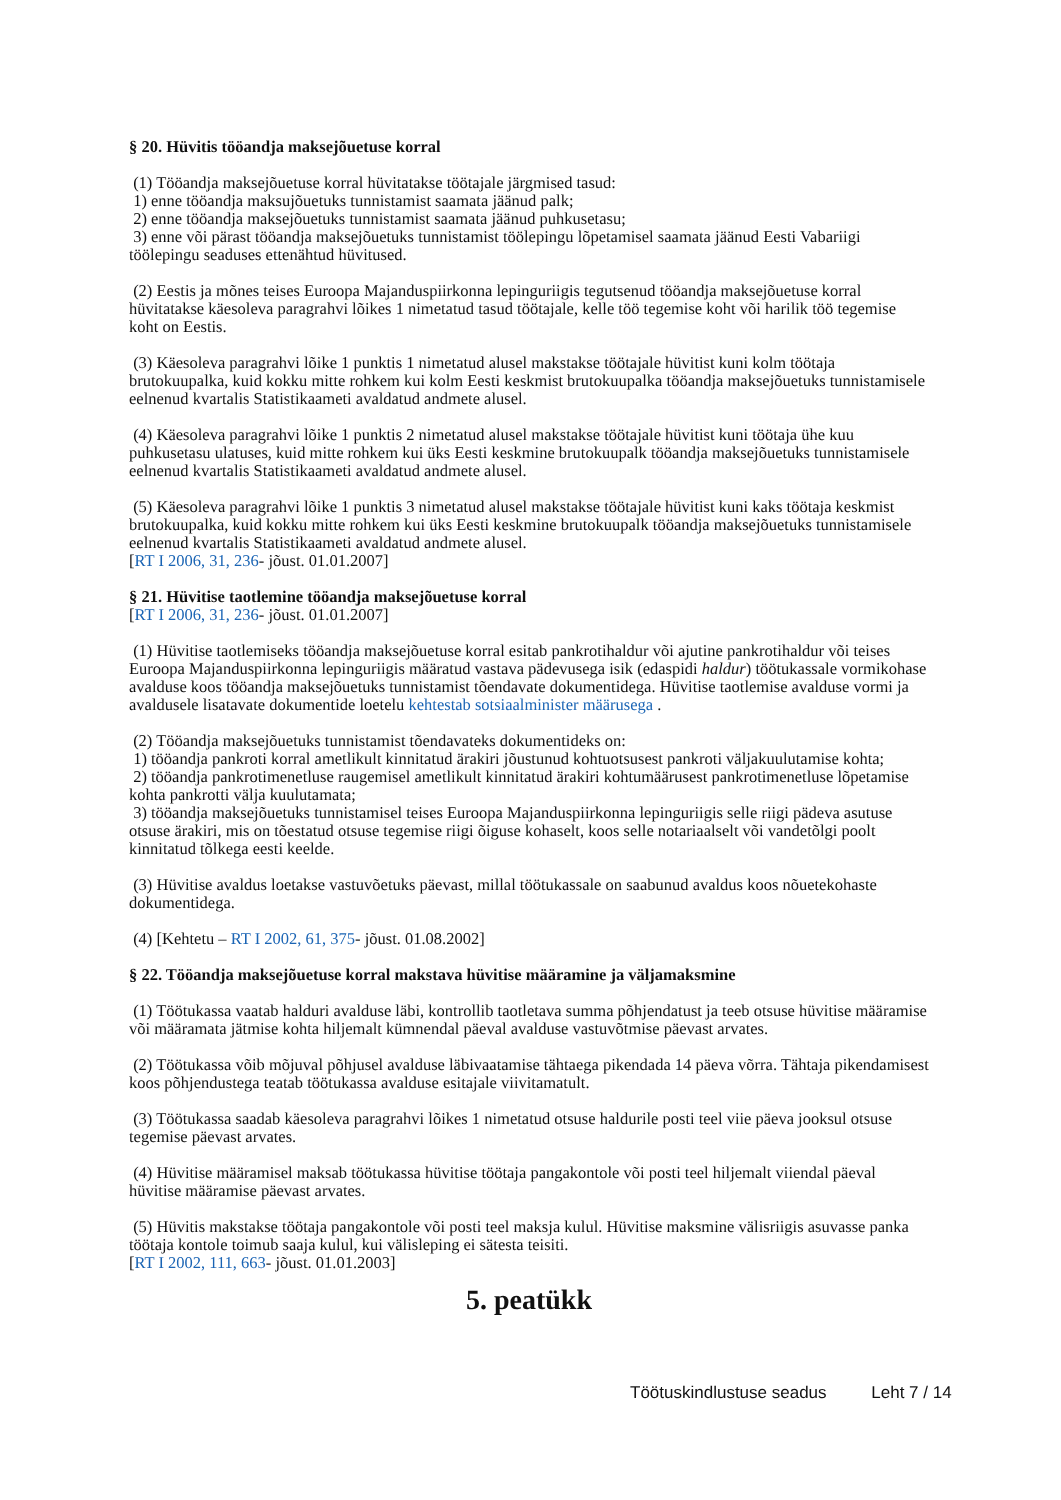§ 20. Hüvitis tööandja maksejõuetuse korral
(1) Tööandja maksejõuetuse korral hüvitatakse töötajale järgmised tasud:
1) enne tööandja maksujõuetuks tunnistamist saamata jäänud palk;
2) enne tööandja maksejõuetuks tunnistamist saamata jäänud puhkusetasu;
3) enne või pärast tööandja maksejõuetuks tunnistamist töölepingu lõpetamisel saamata jäänud Eesti Vabariigi töölepingu seaduses ettenähtud hüvitused.
(2) Eestis ja mõnes teises Euroopa Majanduspiirkonna lepinguriigis tegutsenud tööandja maksejõuetuse korral hüvitatakse käesoleva paragrahvi lõikes 1 nimetatud tasud töötajale, kelle töö tegemise koht või harilik töö tegemise koht on Eestis.
(3) Käesoleva paragrahvi lõike 1 punktis 1 nimetatud alusel makstakse töötajale hüvitist kuni kolm töötaja brutokuupalka, kuid kokku mitte rohkem kui kolm Eesti keskmist brutokuupalka tööandja maksejõuetuks tunnistamisele eelnenud kvartalis Statistikaameti avaldatud andmete alusel.
(4) Käesoleva paragrahvi lõike 1 punktis 2 nimetatud alusel makstakse töötajale hüvitist kuni töötaja ühe kuu puhkusetasu ulatuses, kuid mitte rohkem kui üks Eesti keskmine brutokuupalk tööandja maksejõuetuks tunnistamisele eelnenud kvartalis Statistikaameti avaldatud andmete alusel.
(5) Käesoleva paragrahvi lõike 1 punktis 3 nimetatud alusel makstakse töötajale hüvitist kuni kaks töötaja keskmist brutokuupalka, kuid kokku mitte rohkem kui üks Eesti keskmine brutokuupalk tööandja maksejõuetuks tunnistamisele eelnenud kvartalis Statistikaameti avaldatud andmete alusel.
[RT I 2006, 31, 236- jõust. 01.01.2007]
§ 21. Hüvitise taotlemine tööandja maksejõuetuse korral
[RT I 2006, 31, 236- jõust. 01.01.2007]
(1) Hüvitise taotlemiseks tööandja maksejõuetuse korral esitab pankrotihaldur või ajutine pankrotihaldur või teises Euroopa Majanduspiirkonna lepinguriigis määratud vastava pädevusega isik (edaspidi haldur) töötukassale vormikohase avalduse koos tööandja maksejõuetuks tunnistamist tõendavate dokumentidega. Hüvitise taotlemise avalduse vormi ja avaldusele lisatavate dokumentide loetelu kehtestab sotsiaalminister määrusega .
(2) Tööandja maksejõuetuks tunnistamist tõendavateks dokumentideks on:
1) tööandja pankroti korral ametlikult kinnitatud ärakiri jõustunud kohtuotsusest pankroti väljakuulutamise kohta;
2) tööandja pankrotimenetluse raugemisel ametlikult kinnitatud ärakiri kohtumäärusest pankrotimenetluse lõpetamise kohta pankrotti välja kuulutamata;
3) tööandja maksejõuetuks tunnistamisel teises Euroopa Majanduspiirkonna lepinguriigis selle riigi pädeva asutuse otsuse ärakiri, mis on tõestatud otsuse tegemise riigi õiguse kohaselt, koos selle notariaalselt või vandetõlgi poolt kinnitatud tõlkega eesti keelde.
(3) Hüvitise avaldus loetakse vastuvõetuks päevast, millal töötukassale on saabunud avaldus koos nõuetekohaste dokumentidega.
(4) [Kehtetu – RT I 2002, 61, 375- jõust. 01.08.2002]
§ 22. Tööandja maksejõuetuse korral makstava hüvitise määramine ja väljamaksmine
(1) Töötukassa vaatab halduri avalduse läbi, kontrollib taotletava summa põhjendatust ja teeb otsuse hüvitise määramise või määramata jätmise kohta hiljemalt kümnendal päeval avalduse vastuvõtmise päevast arvates.
(2) Töötukassa võib mõjuval põhjusel avalduse läbivaatamise tähtaega pikendada 14 päeva võrra. Tähtaja pikendamisest koos põhjendustega teatab töötukassa avalduse esitajale viivitamatult.
(3) Töötukassa saadab käesoleva paragrahvi lõikes 1 nimetatud otsuse haldurile posti teel viie päeva jooksul otsuse tegemise päevast arvates.
(4) Hüvitise määramisel maksab töötukassa hüvitise töötaja pangakontole või posti teel hiljemalt viiendal päeval hüvitise määramise päevast arvates.
(5) Hüvitis makstakse töötaja pangakontole või posti teel maksja kulul. Hüvitise maksmine välisriigis asuvasse panka töötaja kontole toimub saaja kulul, kui välisleping ei sätesta teisiti.
[RT I 2002, 111, 663- jõust. 01.01.2003]
5. peatükk
Töötuskindlustuse seadus Leht 7 / 14